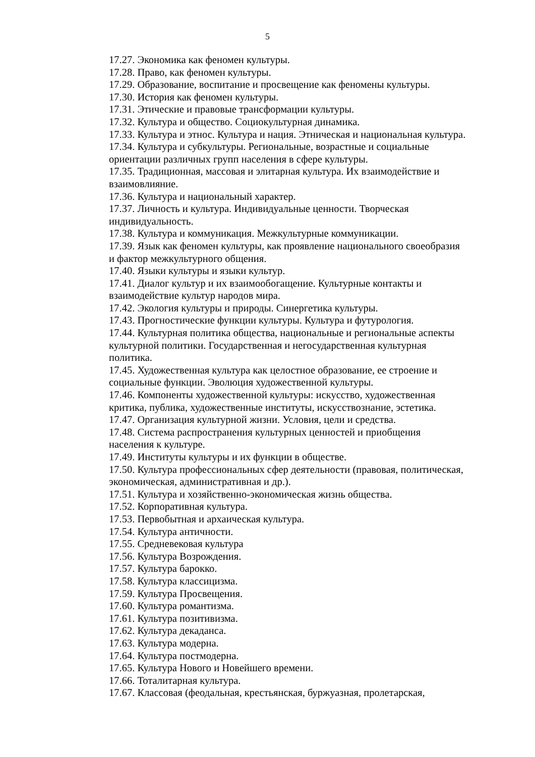5
17.27. Экономика как феномен культуры.
17.28. Право, как феномен культуры.
17.29. Образование, воспитание и просвещение как феномены культуры.
17.30. История как феномен культуры.
17.31. Этические и правовые трансформации культуры.
17.32. Культура и общество. Социокультурная динамика.
17.33. Культура и этнос. Культура и нация. Этническая и национальная культура.
17.34. Культура и субкультуры. Региональные, возрастные и социальные
ориентации различных групп населения в сфере культуры.
17.35. Традиционная, массовая и элитарная культура. Их взаимодействие и
взаимовлияние.
17.36. Культура и национальный характер.
17.37. Личность и культура. Индивидуальные ценности. Творческая
индивидуальность.
17.38. Культура и коммуникация. Межкультурные коммуникации.
17.39. Язык как феномен культуры, как проявление национального своеобразия
и фактор межкультурного общения.
17.40. Языки культуры и языки культур.
17.41. Диалог культур и их взаимообогащение. Культурные контакты и
взаимодействие культур народов мира.
17.42. Экология культуры и природы. Синергетика культуры.
17.43. Прогностические функции культуры. Культура и футурология.
17.44. Культурная политика общества, национальные и региональные аспекты
культурной политики. Государственная и негосударственная культурная
политика.
17.45. Художественная культура как целостное образование, ее строение и
социальные функции. Эволюция художественной культуры.
17.46. Компоненты художественной культуры: искусство, художественная
критика, публика, художественные институты, искусствознание, эстетика.
17.47. Организация культурной жизни. Условия, цели и средства.
17.48. Система распространения культурных ценностей и приобщения
населения к культуре.
17.49. Институты культуры и их функции в обществе.
17.50. Культура профессиональных сфер деятельности (правовая, политическая,
экономическая, административная и др.).
17.51. Культура и хозяйственно-экономическая жизнь общества.
17.52. Корпоративная культура.
17.53. Первобытная и архаическая культура.
17.54. Культура античности.
17.55. Средневековая культура
17.56. Культура Возрождения.
17.57. Культура барокко.
17.58. Культура классицизма.
17.59. Культура Просвещения.
17.60. Культура романтизма.
17.61. Культура позитивизма.
17.62. Культура декаданса.
17.63. Культура модерна.
17.64. Культура постмодерна.
17.65. Культура Нового и Новейшего времени.
17.66. Тоталитарная культура.
17.67. Классовая (феодальная, крестьянская, буржуазная, пролетарская,